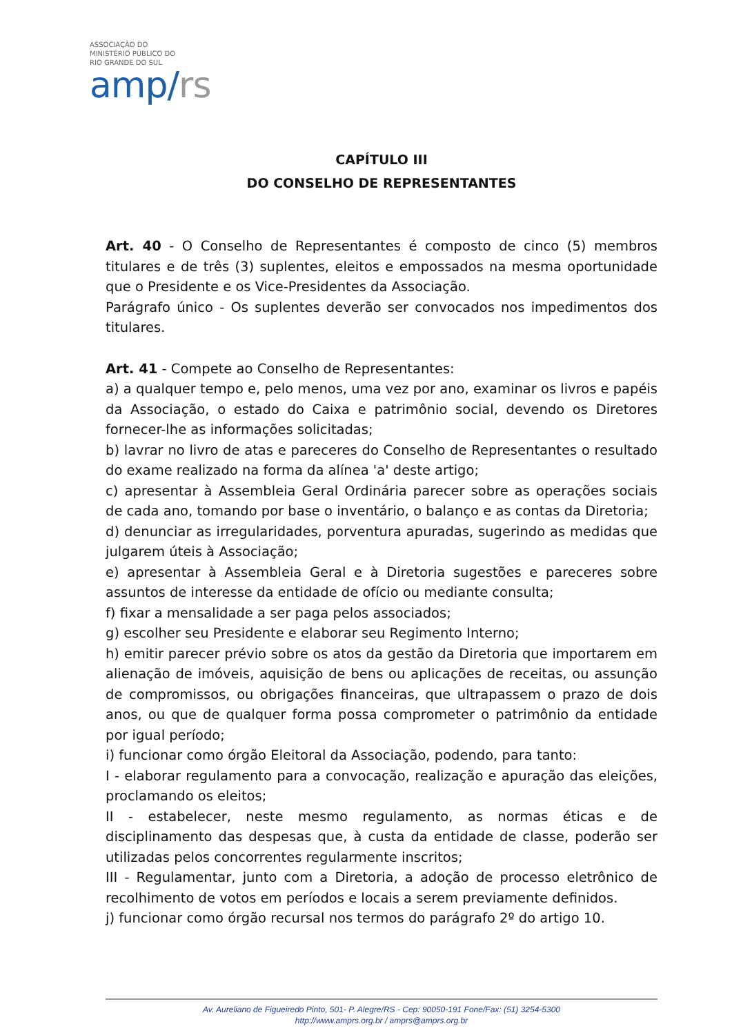ASSOCIAÇÃO DO
MINISTÉRIO PÚBLICO DO
RIO GRANDE DO SUL
amp/rs
CAPÍTULO III
DO CONSELHO DE REPRESENTANTES
Art. 40 - O Conselho de Representantes é composto de cinco (5) membros titulares e de três (3) suplentes, eleitos e empossados na mesma oportunidade que o Presidente e os Vice-Presidentes da Associação.
Parágrafo único - Os suplentes deverão ser convocados nos impedimentos dos titulares.
Art. 41 - Compete ao Conselho de Representantes:
a) a qualquer tempo e, pelo menos, uma vez por ano, examinar os livros e papéis da Associação, o estado do Caixa e patrimônio social, devendo os Diretores fornecer-lhe as informações solicitadas;
b) lavrar no livro de atas e pareceres do Conselho de Representantes o resultado do exame realizado na forma da alínea 'a' deste artigo;
c) apresentar à Assembleia Geral Ordinária parecer sobre as operações sociais de cada ano, tomando por base o inventário, o balanço e as contas da Diretoria;
d) denunciar as irregularidades, porventura apuradas, sugerindo as medidas que julgarem úteis à Associação;
e) apresentar à Assembleia Geral e à Diretoria sugestões e pareceres sobre assuntos de interesse da entidade de ofício ou mediante consulta;
f) fixar a mensalidade a ser paga pelos associados;
g) escolher seu Presidente e elaborar seu Regimento Interno;
h) emitir parecer prévio sobre os atos da gestão da Diretoria que importarem em alienação de imóveis, aquisição de bens ou aplicações de receitas, ou assunção de compromissos, ou obrigações financeiras, que ultrapassem o prazo de dois anos, ou que de qualquer forma possa comprometer o patrimônio da entidade por igual período;
i) funcionar como órgão Eleitoral da Associação, podendo, para tanto:
I - elaborar regulamento para a convocação, realização e apuração das eleições, proclamando os eleitos;
II - estabelecer, neste mesmo regulamento, as normas éticas e de disciplinamento das despesas que, à custa da entidade de classe, poderão ser utilizadas pelos concorrentes regularmente inscritos;
III - Regulamentar, junto com a Diretoria, a adoção de processo eletrônico de recolhimento de votos em períodos e locais a serem previamente definidos.
j) funcionar como órgão recursal nos termos do parágrafo 2º do artigo 10.
Av. Aureliano de Figueiredo Pinto, 501- P. Alegre/RS - Cep: 90050-191 Fone/Fax: (51) 3254-5300
http://www.amprs.org.br / amprs@amprs.org.br